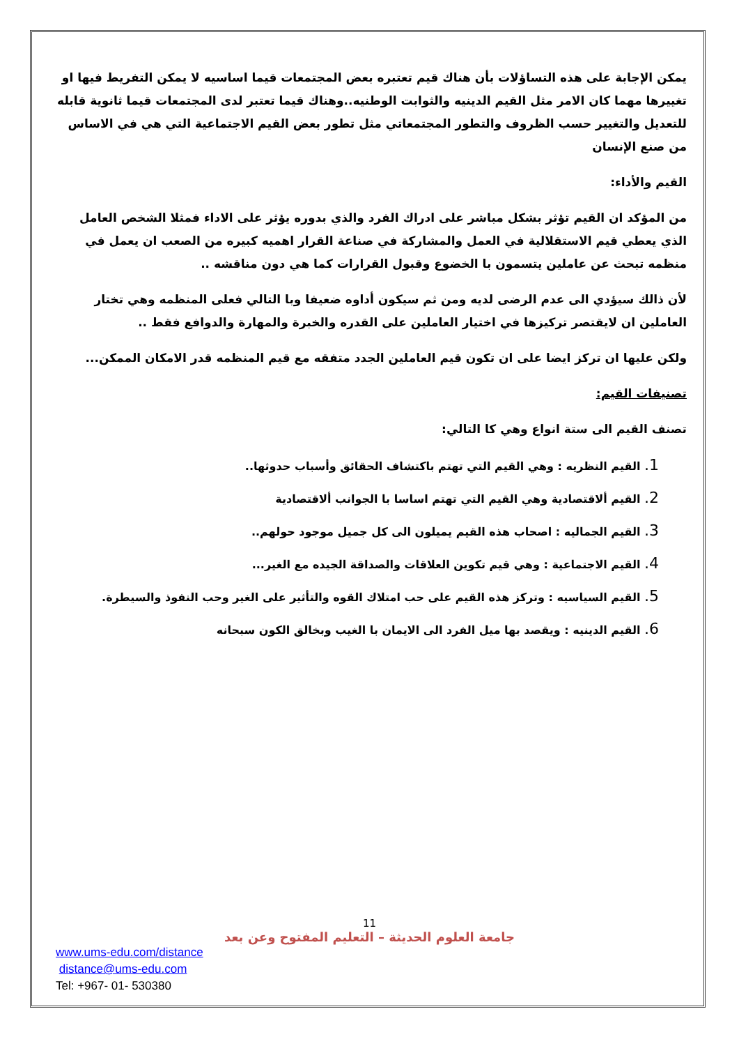يمكن الإجابة على هذه التساؤلات بأن هناك قيم تعتبره بعض المجتمعات قيما اساسيه لا يمكن التفريط فيها او تغييرها مهما كان الامر مثل القيم الدينيه والثوابت الوطنيه..وهناك قيما تعتبر لدى المجتمعات قيما ثانوية قابله للتعديل والتغيير حسب الظروف والتطور المجتمعاتي مثل تطور بعض القيم الاجتماعية التي هي في الاساس من صنع الإنسان
القيم والأداء:
من المؤكد ان القيم تؤثر بشكل مباشر على ادراك الفرد والذي بدوره يؤثر على الاداء فمثلا الشخص العامل الذي يعطي قيم الاستقلالية في العمل والمشاركة في صناعة القرار اهميه كبيره من الصعب ان يعمل في منظمه تبحث عن عاملين يتسمون با الخضوع وقبول القرارات كما هي دون مناقشه ..
لأن ذالك سيؤدي الى عدم الرضى لديه ومن ثم سيكون أداوه ضعيفا وبا التالي فعلى المنظمه وهي تختار العاملين ان لايقتصر تركيزها في اختيار العاملين على القدره والخبرة والمهارة والدوافع فقط ..
ولكن عليها ان تركز ايضا على ان تكون قيم العاملين الجدد متفقه مع قيم المنظمه قدر الامكان الممكن...
تصنيفات القيم:
تصنف القيم الى ستة انواع وهي كا التالي:
1. القيم النظريه : وهي القيم التي تهتم باكتشاف الحقائق وأسباب حدوثها..
2. القيم ألاقتصادية وهي القيم التي تهتم اساسا با الجوانب ألاقتصادية
3. القيم الجماليه : اصحاب هذه القيم يميلون الى كل جميل موجود حولهم..
4. القيم الاجتماعية : وهي قيم تكوين العلاقات والصداقة الجيده مع الغير...
5. القيم السياسيه : وتركز هذه القيم على حب امتلاك القوه والتأثير على الغير وحب النفوذ والسيطرة.
6. القيم الدينيه : ويقصد بها ميل الفرد الى الايمان با الغيب وبخالق الكون سبحانه
11
جامعة العلوم الحديثة – التعليم المفتوح وعن بعد
www.ums-edu.com/distance
distance@ums-edu.com
Tel: +967- 01- 530380